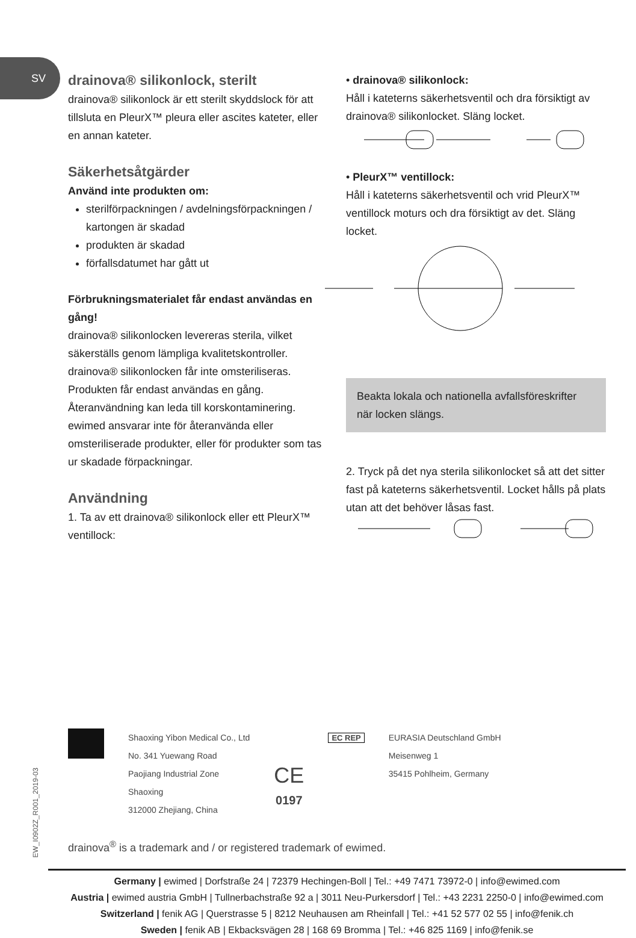SV
drainova® silikonlock, sterilt
drainova® silikonlock är ett sterilt skyddslock för att tillsluta en PleurX™ pleura eller ascites kateter, eller en annan kateter.
Säkerhetsåtgärder
Använd inte produkten om:
sterilförpackningen / avdelningsförpackningen / kartongen är skadad
produkten är skadad
förfallsdatumet har gått ut
Förbrukningsmaterialet får endast användas en gång!
drainova® silikonlocken levereras sterila, vilket säkerställs genom lämpliga kvalitetskontroller. drainova® silikonlocken får inte omsteriliseras. Produkten får endast användas en gång. Återanvändning kan leda till korskontaminering. ewimed ansvarar inte för återanvända eller omsteriliserade produkter, eller för produkter som tas ur skadade förpackningar.
Användning
1. Ta av ett drainova® silikonlock eller ett PleurX™ ventillock:
• drainova® silikonlock:
Håll i kateterns säkerhetsventil och dra försiktigt av drainova® silikonlocket. Släng locket.
• PleurX™ ventillock:
Håll i kateterns säkerhetsventil och vrid PleurX™ ventillock moturs och dra försiktigt av det. Släng locket.
Beakta lokala och nationella avfallsföreskrifter när locken slängs.
2. Tryck på det nya sterila silikonlocket så att det sitter fast på kateterns säkerhetsventil. Locket hålls på plats utan att det behöver låsas fast.
Shaoxing Yibon Medical Co., Ltd
No. 341 Yuewang Road
Paojiang Industrial Zone
Shaoxing
312000 Zhejiang, China
CE
0197
EC REP
EURASIA Deutschland GmbH
Meisenweg 1
35415 Pohlheim, Germany
EW_I0902Z_R001_2019-03
drainova<sup>®</sup> is a trademark and / or registered trademark of ewimed.
Germany | ewimed | Dorfstraße 24 | 72379 Hechingen-Boll | Tel.: +49 7471 73972-0 | info@ewimed.com
Austria | ewimed austria GmbH | Tullnerbachstraße 92 a | 3011 Neu-Purkersdorf | Tel.: +43 2231 2250-0 | info@ewimed.com
Switzerland | fenik AG | Querstrasse 5 | 8212 Neuhausen am Rheinfall | Tel.: +41 52 577 02 55 | info@fenik.ch
Sweden | fenik AB | Ekbacksvägen 28 | 168 69 Bromma | Tel.: +46 825 1169 | info@fenik.se